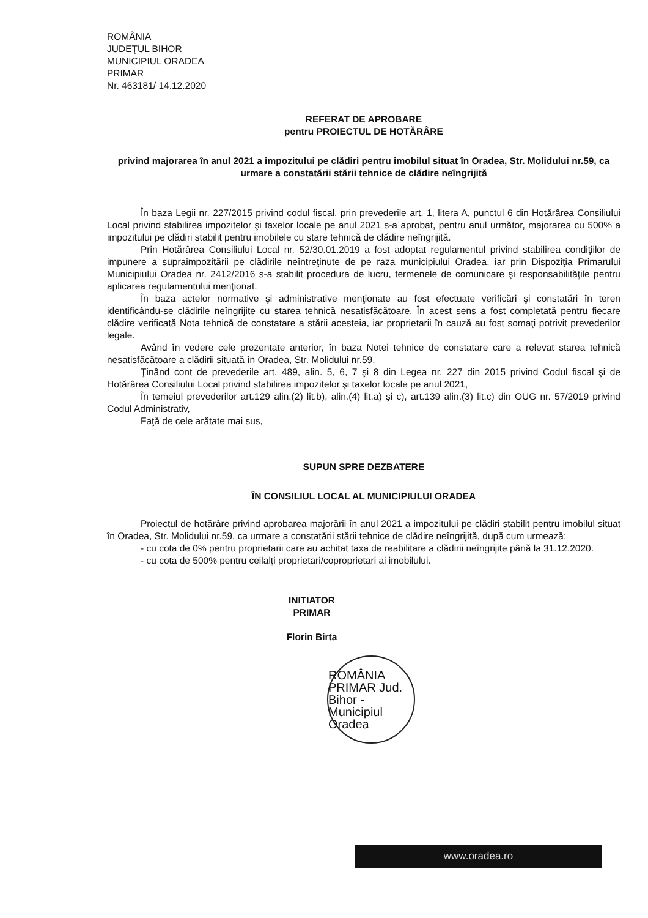ROMÂNIA
JUDEŢUL BIHOR
MUNICIPIUL ORADEA
PRIMAR
Nr. 463181/ 14.12.2020
REFERAT DE APROBARE
pentru PROIECTUL DE HOTĂRÂRE
privind majorarea în anul 2021 a impozitului pe clădiri pentru imobilul situat în Oradea, Str. Molidului nr.59, ca urmare a constatării stării tehnice de clădire neîngrijită
În baza Legii nr. 227/2015 privind codul fiscal, prin prevederile art. 1, litera A, punctul 6 din Hotărârea Consiliului Local privind stabilirea impozitelor şi taxelor locale pe anul 2021 s-a aprobat, pentru anul următor, majorarea cu 500% a impozitului pe clădiri stabilit pentru imobilele cu stare tehnică de clădire neîngrijită.
Prin Hotărârea Consiliului Local nr. 52/30.01.2019 a fost adoptat regulamentul privind stabilirea condiţiilor de impunere a supraimpozitării pe clădirile neîntreţinute de pe raza municipiului Oradea, iar prin Dispoziţia Primarului Municipiului Oradea nr. 2412/2016 s-a stabilit procedura de lucru, termenele de comunicare şi responsabilităţile pentru aplicarea regulamentului menţionat.
În baza actelor normative şi administrative menţionate au fost efectuate verificări şi constatări în teren identificându-se clădirile neîngrijite cu starea tehnică nesatisfăcătoare. În acest sens a fost completată pentru fiecare clădire verificată Nota tehnică de constatare a stării acesteia, iar proprietarii în cauză au fost somaţi potrivit prevederilor legale.
Având în vedere cele prezentate anterior, în baza Notei tehnice de constatare care a relevat starea tehnică nesatisfăcătoare a clădirii situată în Oradea, Str. Molidului nr.59.
Ţinând cont de prevederile art. 489, alin. 5, 6, 7 şi 8 din Legea nr. 227 din 2015 privind Codul fiscal şi de Hotărârea Consiliului Local privind stabilirea impozitelor şi taxelor locale pe anul 2021,
În temeiul prevederilor art.129 alin.(2) lit.b), alin.(4) lit.a) şi c), art.139 alin.(3) lit.c) din OUG nr. 57/2019 privind Codul Administrativ,
Faţă de cele arătate mai sus,
SUPUN SPRE DEZBATERE
ÎN CONSILIUL LOCAL AL MUNICIPIULUI ORADEA
Proiectul de hotărâre privind aprobarea majorării în anul 2021 a impozitului pe clădiri stabilit pentru imobilul situat în Oradea, Str. Molidului nr.59, ca urmare a constatării stării tehnice de clădire neîngrijită, după cum urmează:
- cu cota de 0% pentru proprietarii care au achitat taxa de reabilitare a clădirii neîngrijite până la 31.12.2020.
- cu cota de 500% pentru ceilalţi proprietari/coproprietari ai imobilului.
INITIATOR
PRIMAR
Florin Birta
ROMÂNIA PRIMAR Jud. Bihor - Municipiul Oradea
www.oradea.ro